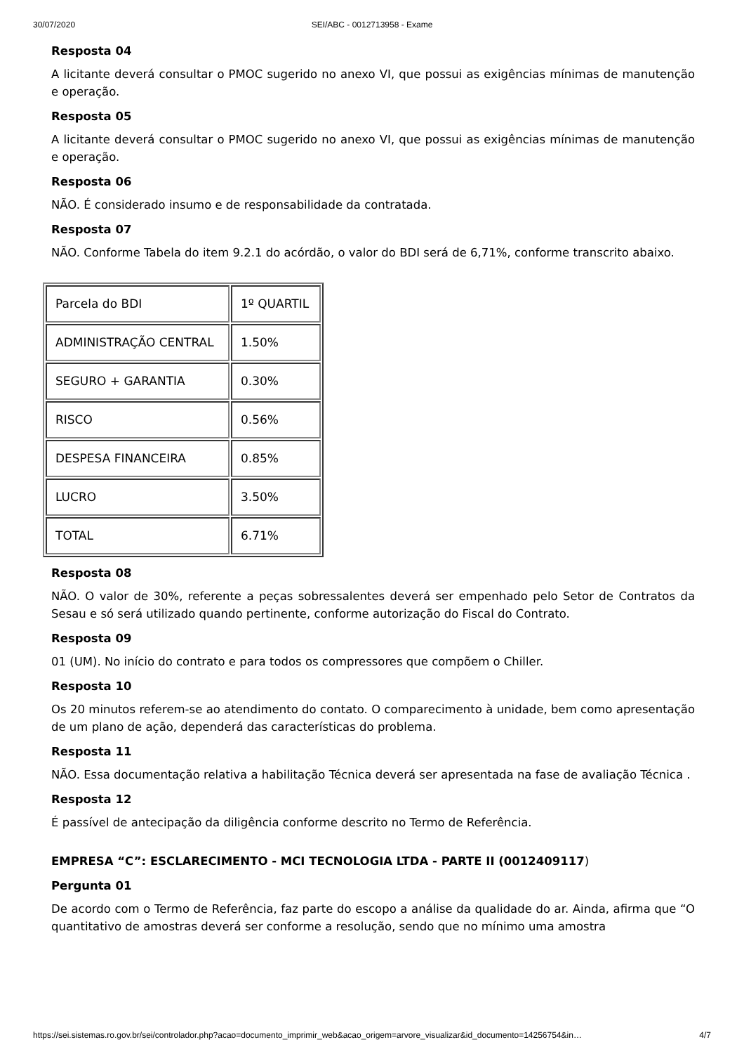30/07/2020 SEI/ABC - 0012713958 - Exame
Resposta 04
A licitante deverá consultar o PMOC sugerido no anexo VI, que possui as exigências mínimas de manutenção e operação.
Resposta 05
A licitante deverá consultar o PMOC sugerido no anexo VI, que possui as exigências mínimas de manutenção e operação.
Resposta 06
NÃO. É considerado insumo e de responsabilidade da contratada.
Resposta 07
NÃO. Conforme Tabela do item 9.2.1 do acórdão, o valor do BDI será de 6,71%, conforme transcrito abaixo.
| Parcela do BDI | 1º QUARTIL |
| ADMINISTRAÇÃO CENTRAL | 1.50% |
| SEGURO + GARANTIA | 0.30% |
| RISCO | 0.56% |
| DESPESA FINANCEIRA | 0.85% |
| LUCRO | 3.50% |
| TOTAL | 6.71% |
Resposta 08
NÃO. O valor de 30%, referente a peças sobressalentes deverá ser empenhado pelo Setor de Contratos da Sesau e só será utilizado quando pertinente, conforme autorização do Fiscal do Contrato.
Resposta 09
01 (UM). No início do contrato e para todos os compressores que compõem o Chiller.
Resposta 10
Os 20 minutos referem-se ao atendimento do contato. O comparecimento à unidade, bem como apresentação de um plano de ação, dependerá das características do problema.
Resposta 11
NÃO. Essa documentação relativa a habilitação Técnica deverá ser apresentada na fase de avaliação Técnica .
Resposta 12
É passível de antecipação da diligência conforme descrito no Termo de Referência.
EMPRESA “C”: ESCLARECIMENTO - MCI TECNOLOGIA LTDA - PARTE II (0012409117)
Pergunta 01
De acordo com o Termo de Referência, faz parte do escopo a análise da qualidade do ar. Ainda, afirma que “O quantitativo de amostras deverá ser conforme a resolução, sendo que no mínimo uma amostra
https://sei.sistemas.ro.gov.br/sei/controlador.php?acao=documento_imprimir_web&acao_origem=arvore_visualizar&id_documento=14256754&in… 4/7